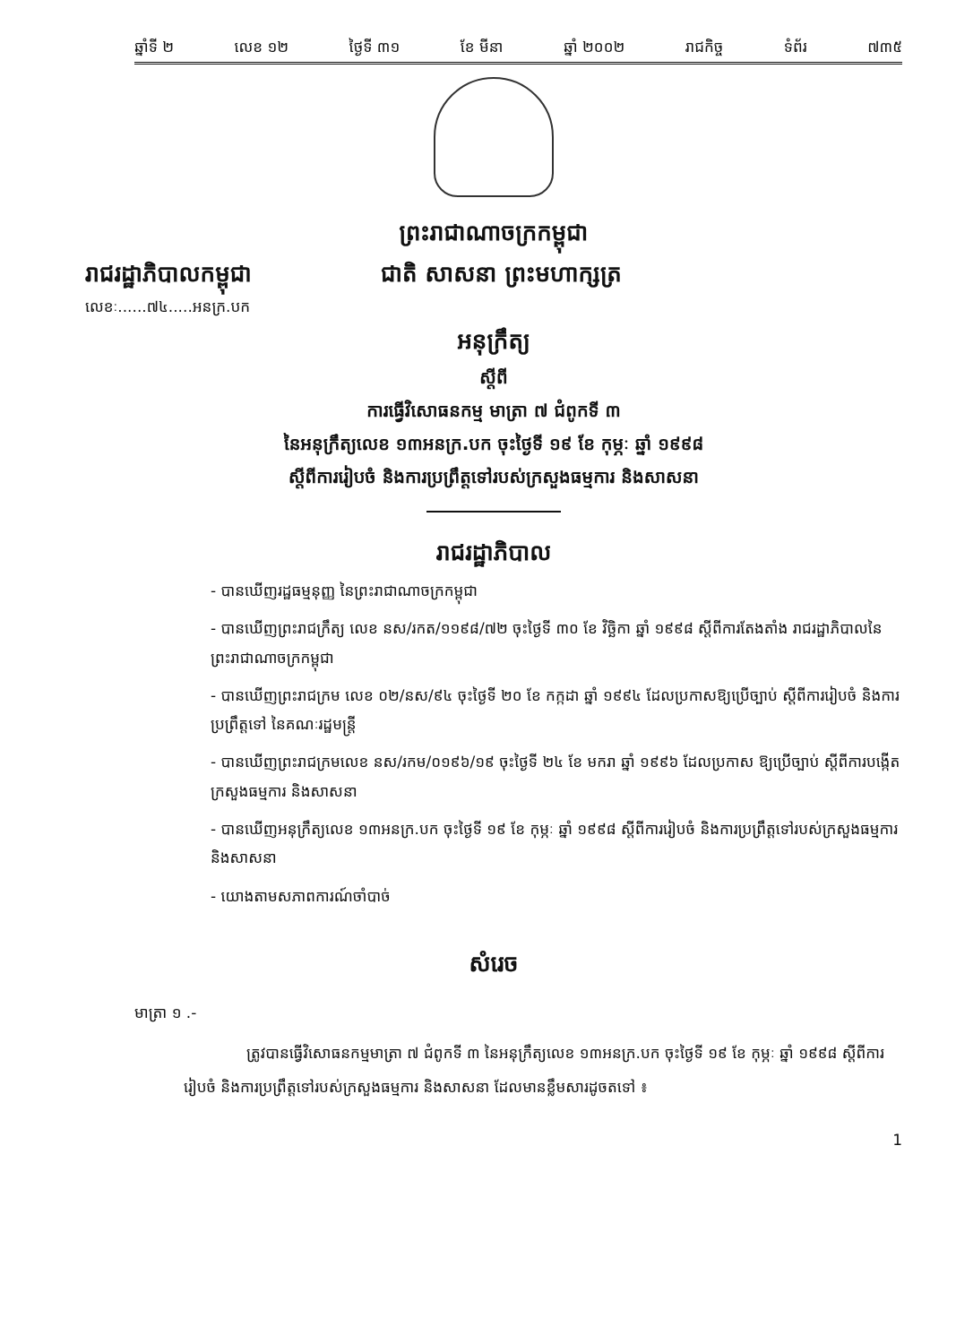ឆ្នាំទី ២ លេខ ១២ ថ្ងៃទី ៣១ ខែ មីនា ឆ្នាំ ២០០២ រាជកិច្ច ទំព័រ ៧៣៥
ព្រះរាជាណាចក្រកម្ពុជា
រាជរដ្ឋាភិបាលកម្ពុជា ជាតិ សាសនា ព្រះមហាក្សត្រ
លេខៈ......៧៤.....អនក្រ.បក
អនុក្រឹត្យ
ស្តីពី
ការធ្វើវិសោធនកម្ម មាត្រា ៧ ជំពូកទី ៣
នៃអនុក្រឹត្យលេខ ១៣អនក្រ.បក ចុះថ្ងៃទី ១៩ ខែ កុម្ភៈ ឆ្នាំ ១៩៩៨
ស្តីពីការរៀបចំ និងការប្រព្រឹត្តទៅរបស់ក្រសួងធម្មការ និងសាសនា
រាជរដ្ឋាភិបាល
- បានឃើញរដ្ឋធម្មនុញ្ញ នៃព្រះរាជាណាចក្រកម្ពុជា
- បានឃើញព្រះរាជក្រឹត្យ លេខ នស/រកត/១១៩៨/៧២ ចុះថ្ងៃទី ៣០ ខែ វិច្ឆិកា ឆ្នាំ ១៩៩៨ ស្តីពីការតែងតាំង រាជរដ្ឋាភិបាលនៃព្រះរាជាណាចក្រកម្ពុជា
- បានឃើញព្រះរាជក្រម លេខ ០២/នស/៩៤ ចុះថ្ងៃទី ២០ ខែ កក្កដា ឆ្នាំ ១៩៩៤ ដែលប្រកាសឱ្យប្រើច្បាប់ ស្តីពីការរៀបចំ និងការប្រព្រឹត្តទៅ នៃគណៈរដ្ឋមន្ត្រី
- បានឃើញព្រះរាជក្រមលេខ នស/រកម/០១៩៦/១៩ ចុះថ្ងៃទី ២៤ ខែ មករា ឆ្នាំ ១៩៩៦ ដែលប្រកាស ឱ្យប្រើច្បាប់ ស្តីពីការបង្កើតក្រសួងធម្មការ និងសាសនា
- បានឃើញអនុក្រឹត្យលេខ ១៣អនក្រ.បក ចុះថ្ងៃទី ១៩ ខែ កុម្ភៈ ឆ្នាំ ១៩៩៨ ស្តីពីការរៀបចំ និងការប្រព្រឹត្តទៅរបស់ក្រសួងធម្មការ និងសាសនា
- យោងតាមសភាពការណ៍ចាំបាច់
សំរេច
មាត្រា ១ .-
ត្រូវបានធ្វើវិសោធនកម្មមាត្រា ៧ ជំពូកទី ៣ នៃអនុក្រឹត្យលេខ ១៣អនក្រ.បក ចុះថ្ងៃទី ១៩ ខែ កុម្ភៈ ឆ្នាំ ១៩៩៨ ស្តីពីការរៀបចំ និងការប្រព្រឹត្តទៅរបស់ក្រសួងធម្មការ និងសាសនា ដែលមានខ្លឹមសារដូចតទៅ ៖
1